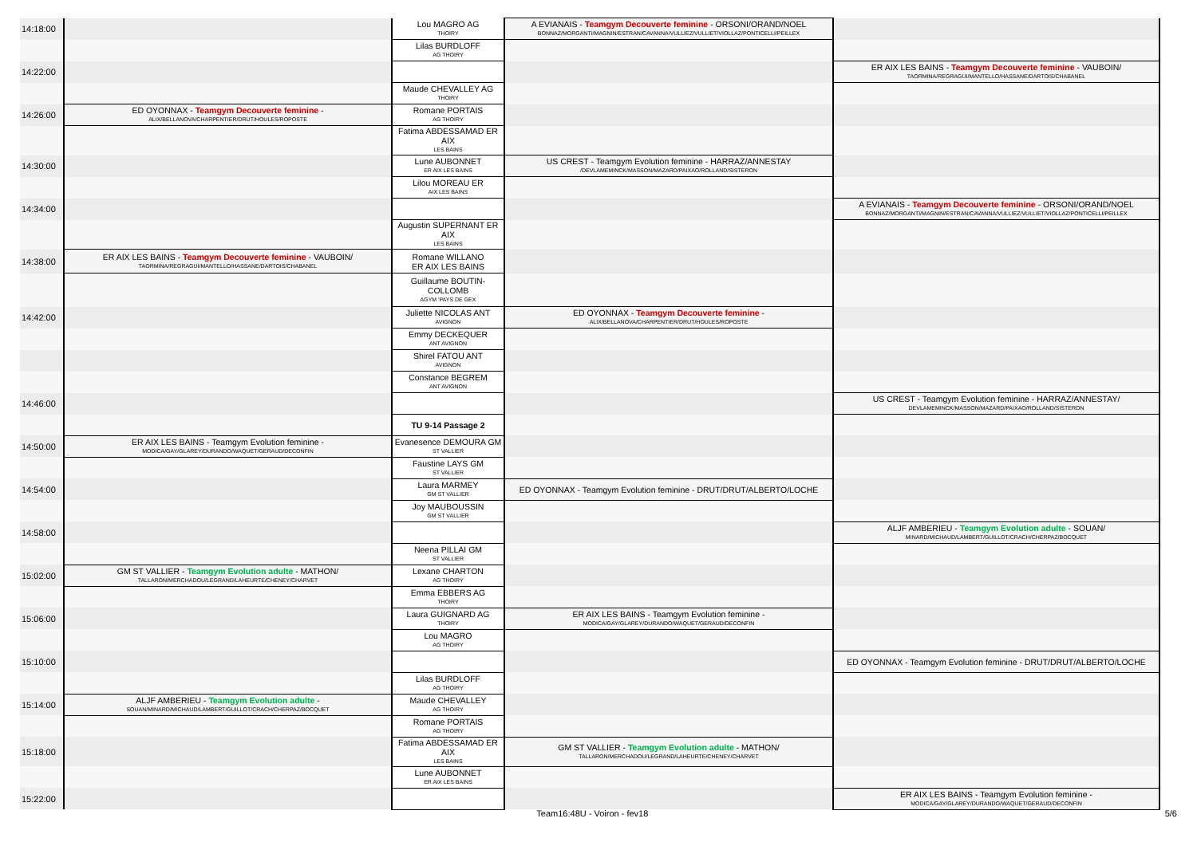| 14:18:00 | | Lou MAGRO AG THOIRY | A EVIANAIS - Teamgym Decouverte feminine - ORSONI/ORAND/NOEL BONNAZ/MORGANTI/MAGNIN/ESTRAN/CAVANNA/VULLIEZ/VULLIET/VIOLLAZ/PONTICELLI/PEILLEX | |
| | | Lilas BURDLOFF AG THOIRY | | |
| 14:22:00 | | | | ER AIX LES BAINS - Teamgym Decouverte feminine - VAUBOIN/ TAORMINA/REGRAGUI/MANTELLO/HASSANE/DARTOIS/CHABANEL |
| | | Maude CHEVALLEY AG THOIRY | | |
| 14:26:00 | ED OYONNAX - Teamgym Decouverte feminine - ALIX/BELLANOVA/CHARPENTIER/DRUT/HOULES/ROPOSTE | Romane PORTAIS AG THOIRY | | |
| | | Fatima ABDESSAMAD ER AIX LES BAINS | | |
| 14:30:00 | | Lune AUBONNET ER AIX LES BAINS | US CREST - Teamgym Evolution feminine - HARRAZ/ANNESTAY /DEVLAMEMINCK/MASSON/MAZARD/PAIXAO/ROLLAND/SISTERON | |
| | | Lilou MOREAU ER AIX LES BAINS | | |
| 14:34:00 | | | | A EVIANAIS - Teamgym Decouverte feminine - ORSONI/ORAND/NOEL BONNAZ/MORGANTI/MAGNIN/ESTRAN/CAVANNA/VULLIEZ/VULLIET/VIOLLAZ/PONTICELLI/PEILLEX |
| | | Augustin SUPERNANT ER AIX LES BAINS | | |
| 14:38:00 | ER AIX LES BAINS - Teamgym Decouverte feminine - VAUBOIN/ TAORMINA/REGRAGUI/MANTELLO/HASSANE/DARTOIS/CHABANEL | Romane WILLANO ER AIX LES BAINS | | |
| | | Guillaume BOUTIN- COLLOMB AGYM 'PAYS DE GEX | | |
| 14:42:00 | | Juliette NICOLAS ANT AVIGNON | ED OYONNAX - Teamgym Decouverte feminine - ALIX/BELLANOVA/CHARPENTIER/DRUT/HOULES/ROPOSTE | |
| | | Emmy DECKEQUER ANT AVIGNON | | |
| | | Shirel FATOU ANT AVIGNON | | |
| | | Constance BEGREM ANT AVIGNON | | |
| 14:46:00 | | | | US CREST - Teamgym Evolution feminine - HARRAZ/ANNESTAY/ DEVLAMEMINCK/MASSON/MAZARD/PAIXAO/ROLLAND/SISTERON |
| | | TU 9-14 Passage 2 | | |
| 14:50:00 | ER AIX LES BAINS - Teamgym Evolution feminine - MODICA/GAY/GLAREY/DURANDO/WAQUET/GERAUD/DECONFIN | Evanesence DEMOURA GM ST VALLIER | | |
| | | Faustine LAYS GM ST VALLIER | | |
| 14:54:00 | | Laura MARMEY GM ST VALLIER | ED OYONNAX - Teamgym Evolution feminine - DRUT/DRUT/ALBERTO/LOCHE | |
| | | Joy MAUBOUSSIN GM ST VALLIER | | |
| 14:58:00 | | | | ALJF AMBERIEU - Teamgym Evolution adulte - SOUAN/ MINARD/MICHAUD/LAMBERT/GUILLOT/CRACH/CHERPAZ/BOCQUET |
| | | Neena PILLAI GM ST VALLIER | | |
| 15:02:00 | GM ST VALLIER - Teamgym Evolution adulte - MATHON/ TALLARON/MERCHADOU/LEGRAND/LAHEURTE/CHENEY/CHARVET | Lexane CHARTON AG THOIRY | | |
| | | Emma EBBERS AG THOIRY | | |
| 15:06:00 | | Laura GUIGNARD AG THOIRY | ER AIX LES BAINS - Teamgym Evolution feminine - MODICA/GAY/GLAREY/DURANDO/WAQUET/GERAUD/DECONFIN | |
| | | Lou MAGRO AG THOIRY | | |
| 15:10:00 | | | | ED OYONNAX - Teamgym Evolution feminine - DRUT/DRUT/ALBERTO/LOCHE |
| | | Lilas BURDLOFF AG THOIRY | | |
| 15:14:00 | ALJF AMBERIEU - Teamgym Evolution adulte - SOUAN/MINARD/MICHAUD/LAMBERT/GUILLOT/CRACH/CHERPAZ/BOCQUET | Maude CHEVALLEY AG THOIRY | | |
| | | Romane PORTAIS AG THOIRY | | |
| 15:18:00 | | Fatima ABDESSAMAD ER AIX LES BAINS | GM ST VALLIER - Teamgym Evolution adulte - MATHON/ TALLARON/MERCHADOU/LEGRAND/LAHEURTE/CHENEY/CHARVET | |
| | | Lune AUBONNET ER AIX LES BAINS | | |
| 15:22:00 | | | | ER AIX LES BAINS - Teamgym Evolution feminine - MODICA/GAY/GLAREY/DURANDO/WAQUET/GERAUD/DECONFIN |
Team16:48U - Voiron - fev18 5/6